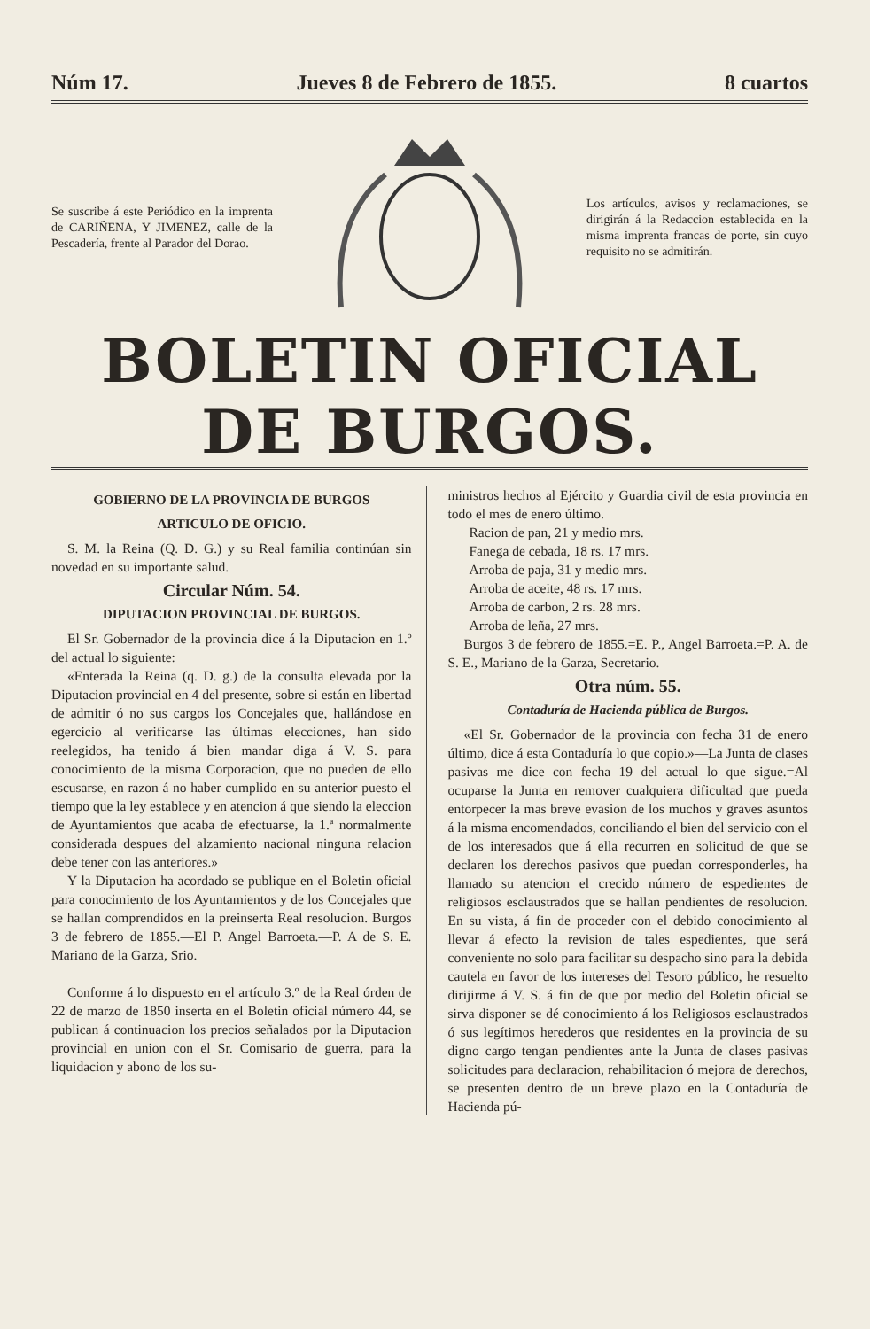Núm 17. Jueves 8 de Febrero de 1855. 8 cuartos
Se suscribe á este Periódico en la imprenta de CARIÑENA, Y JIMENEZ, calle de la Pescadería, frente al Parador del Dorao.
Los artículos, avisos y reclamaciones, se dirigirán á la Redaccion establecida en la misma imprenta francas de porte, sin cuyo requisito no se admitirán.
BOLETIN OFICIAL DE BURGOS.
GOBIERNO DE LA PROVINCIA DE BURGOS
ARTICULO DE OFICIO.
S. M. la Reina (Q. D. G.) y su Real familia continúan sin novedad en su importante salud.
Circular Núm. 54.
DIPUTACION PROVINCIAL DE BURGOS.
El Sr. Gobernador de la provincia dice á la Diputacion en 1.º del actual lo siguiente:
«Enterada la Reina (q. D. g.) de la consulta elevada por la Diputacion provincial en 4 del presente, sobre si están en libertad de admitir ó no sus cargos los Concejales que, hallándose en egercicio al verificarse las últimas elecciones, han sido reelegidos, ha tenido á bien mandar diga á V. S. para conocimiento de la misma Corporacion, que no pueden de ello escusarse, en razon á no haber cumplido en su anterior puesto el tiempo que la ley establece y en atencion á que siendo la eleccion de Ayuntamientos que acaba de efectuarse, la 1.ª normalmente considerada despues del alzamiento nacional ninguna relacion debe tener con las anteriores.»
Y la Diputacion ha acordado se publique en el Boletin oficial para conocimiento de los Ayuntamientos y de los Concejales que se hallan comprendidos en la preinserta Real resolucion. Burgos 3 de febrero de 1855.—El P. Angel Barroeta.—P. A de S. E. Mariano de la Garza, Srio.
Conforme á lo dispuesto en el artículo 3.º de la Real órden de 22 de marzo de 1850 inserta en el Boletin oficial número 44, se publican á continuacion los precios señalados por la Diputacion provincial en union con el Sr. Comisario de guerra, para la liquidacion y abono de los su-
ministros hechos al Ejército y Guardia civil de esta provincia en todo el mes de enero último.
Racion de pan, 21 y medio mrs.
Fanega de cebada, 18 rs. 17 mrs.
Arroba de paja, 31 y medio mrs.
Arroba de aceite, 48 rs. 17 mrs.
Arroba de carbon, 2 rs. 28 mrs.
Arroba de leña, 27 mrs.
Burgos 3 de febrero de 1855.=E. P., Angel Barroeta.=P. A. de S. E., Mariano de la Garza, Secretario.
Otra núm. 55.
Contaduría de Hacienda pública de Burgos.
«El Sr. Gobernador de la provincia con fecha 31 de enero último, dice á esta Contaduría lo que copio.»—La Junta de clases pasivas me dice con fecha 19 del actual lo que sigue.=Al ocuparse la Junta en remover cualquiera dificultad que pueda entorpecer la mas breve evasion de los muchos y graves asuntos á la misma encomendados, conciliando el bien del servicio con el de los interesados que á ella recurren en solicitud de que se declaren los derechos pasivos que puedan corresponderles, ha llamado su atencion el crecido número de espedientes de religiosos esclaustrados que se hallan pendientes de resolucion. En su vista, á fin de proceder con el debido conocimiento al llevar á efecto la revision de tales espedientes, que será conveniente no solo para facilitar su despacho sino para la debida cautela en favor de los intereses del Tesoro público, he resuelto dirijirme á V. S. á fin de que por medio del Boletin oficial se sirva disponer se dé conocimiento á los Religiosos esclaustrados ó sus legítimos herederos que residentes en la provincia de su digno cargo tengan pendientes ante la Junta de clases pasivas solicitudes para declaracion, rehabilitacion ó mejora de derechos, se presenten dentro de un breve plazo en la Contaduría de Hacienda pú-